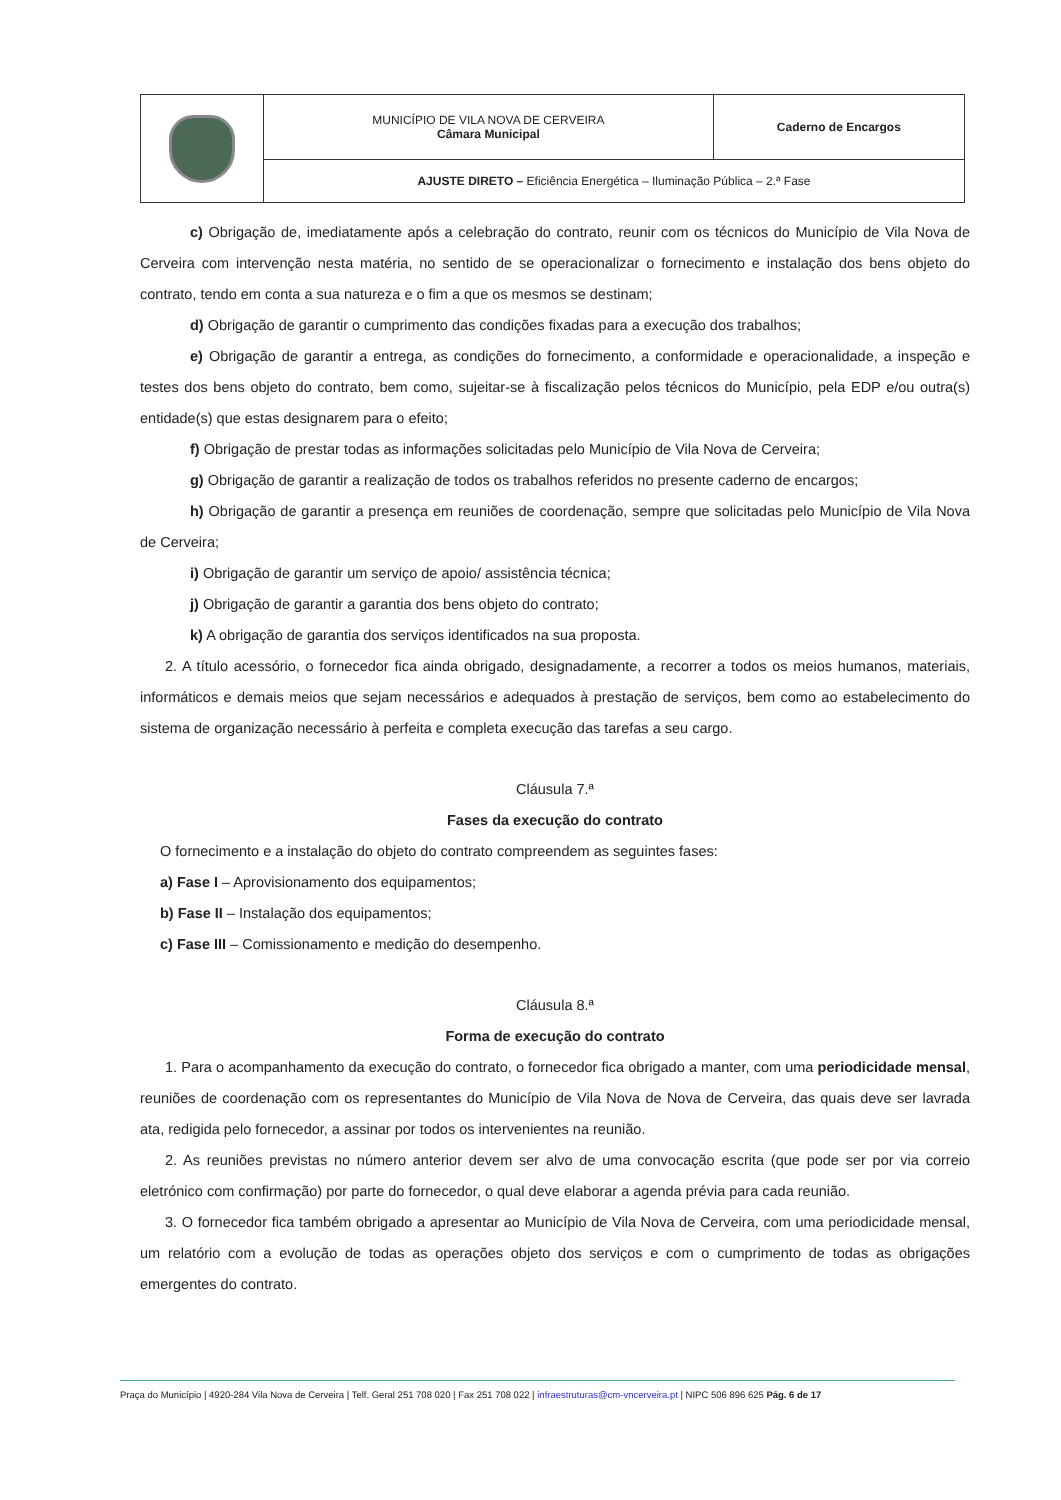| | MUNICÍPIO DE VILA NOVA DE CERVEIRA Câmara Municipal | Caderno de Encargos |
| | AJUSTE DIRETO – Eficiência Energética – Iluminação Pública – 2.ª Fase | |
c) Obrigação de, imediatamente após a celebração do contrato, reunir com os técnicos do Município de Vila Nova de Cerveira com intervenção nesta matéria, no sentido de se operacionalizar o fornecimento e instalação dos bens objeto do contrato, tendo em conta a sua natureza e o fim a que os mesmos se destinam;
d) Obrigação de garantir o cumprimento das condições fixadas para a execução dos trabalhos;
e) Obrigação de garantir a entrega, as condições do fornecimento, a conformidade e operacionalidade, a inspeção e testes dos bens objeto do contrato, bem como, sujeitar-se à fiscalização pelos técnicos do Município, pela EDP e/ou outra(s) entidade(s) que estas designarem para o efeito;
f) Obrigação de prestar todas as informações solicitadas pelo Município de Vila Nova de Cerveira;
g) Obrigação de garantir a realização de todos os trabalhos referidos no presente caderno de encargos;
h) Obrigação de garantir a presença em reuniões de coordenação, sempre que solicitadas pelo Município de Vila Nova de Cerveira;
i) Obrigação de garantir um serviço de apoio/ assistência técnica;
j) Obrigação de garantir a garantia dos bens objeto do contrato;
k) A obrigação de garantia dos serviços identificados na sua proposta.
2. A título acessório, o fornecedor fica ainda obrigado, designadamente, a recorrer a todos os meios humanos, materiais, informáticos e demais meios que sejam necessários e adequados à prestação de serviços, bem como ao estabelecimento do sistema de organização necessário à perfeita e completa execução das tarefas a seu cargo.
Cláusula 7.ª
Fases da execução do contrato
O fornecimento e a instalação do objeto do contrato compreendem as seguintes fases:
a) Fase I – Aprovisionamento dos equipamentos;
b) Fase II – Instalação dos equipamentos;
c) Fase III – Comissionamento e medição do desempenho.
Cláusula 8.ª
Forma de execução do contrato
1. Para o acompanhamento da execução do contrato, o fornecedor fica obrigado a manter, com uma periodicidade mensal, reuniões de coordenação com os representantes do Município de Vila Nova de Nova de Cerveira, das quais deve ser lavrada ata, redigida pelo fornecedor, a assinar por todos os intervenientes na reunião.
2. As reuniões previstas no número anterior devem ser alvo de uma convocação escrita (que pode ser por via correio eletrónico com confirmação) por parte do fornecedor, o qual deve elaborar a agenda prévia para cada reunião.
3. O fornecedor fica também obrigado a apresentar ao Município de Vila Nova de Cerveira, com uma periodicidade mensal, um relatório com a evolução de todas as operações objeto dos serviços e com o cumprimento de todas as obrigações emergentes do contrato.
Praça do Município | 4920-284 Vila Nova de Cerveira | Telf. Geral 251 708 020 | Fax 251 708 022 | infraestruturas@cm-vncerveira.pt | NIPC 506 896 625 Pág. 6 de 17